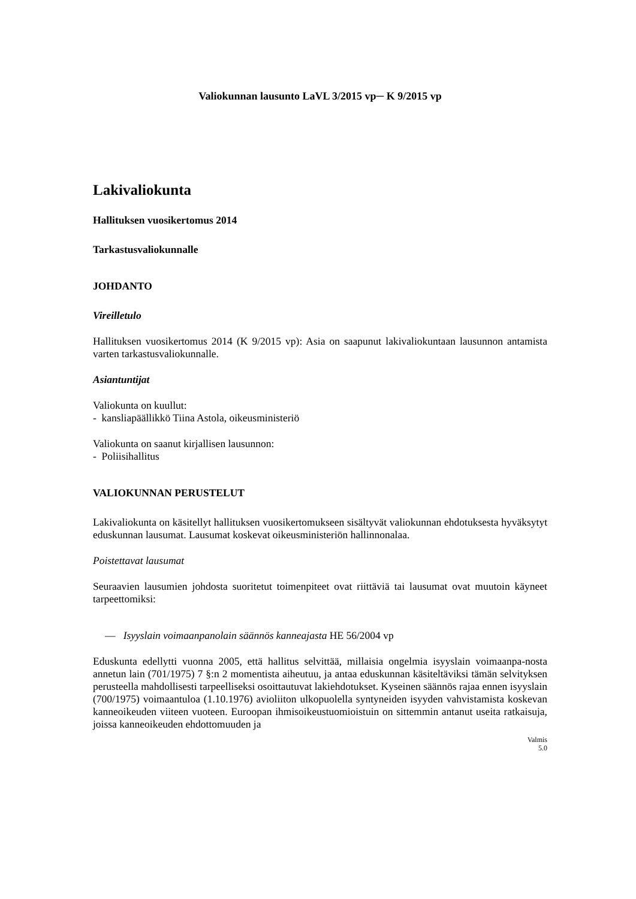Valiokunnan lausunto LaVL 3/2015 vp─ K 9/2015 vp
Lakivaliokunta
Hallituksen vuosikertomus 2014
Tarkastusvaliokunnalle
JOHDANTO
Vireilletulo
Hallituksen vuosikertomus 2014 (K 9/2015 vp): Asia on saapunut lakivaliokuntaan lausunnon antamista varten tarkastusvaliokunnalle.
Asiantuntijat
Valiokunta on kuullut:
- kansliapäällikkö Tiina Astola, oikeusministeriö
Valiokunta on saanut kirjallisen lausunnon:
- Poliisihallitus
VALIOKUNNAN PERUSTELUT
Lakivaliokunta on käsitellyt hallituksen vuosikertomukseen sisältyvät valiokunnan ehdotuksesta hyväksytyt eduskunnan lausumat. Lausumat koskevat oikeusministeriön hallinnonalaa.
Poistettavat lausumat
Seuraavien lausumien johdosta suoritetut toimenpiteet ovat riittäviä tai lausumat ovat muutoin käyneet tarpeettomiksi:
— Isyyslain voimaanpanolain säännös kanneajasta HE 56/2004 vp
Eduskunta edellytti vuonna 2005, että hallitus selvittää, millaisia ongelmia isyyslain voimaanpa-nosta annetun lain (701/1975) 7 §:n 2 momentista aiheutuu, ja antaa eduskunnan käsiteltäviksi tämän selvityksen perusteella mahdollisesti tarpeelliseksi osoittautuvat lakiehdotukset. Kyseinen säännös rajaa ennen isyyslain (700/1975) voimaantuloa (1.10.1976) avioliiton ulkopuolella syntyneiden isyyden vahvistamista koskevan kanneoikeuden viiteen vuoteen. Euroopan ihmisoikeustuomioistuin on sittemmin antanut useita ratkaisuja, joissa kanneoikeuden ehdottomuuden ja
Valmis
5.0